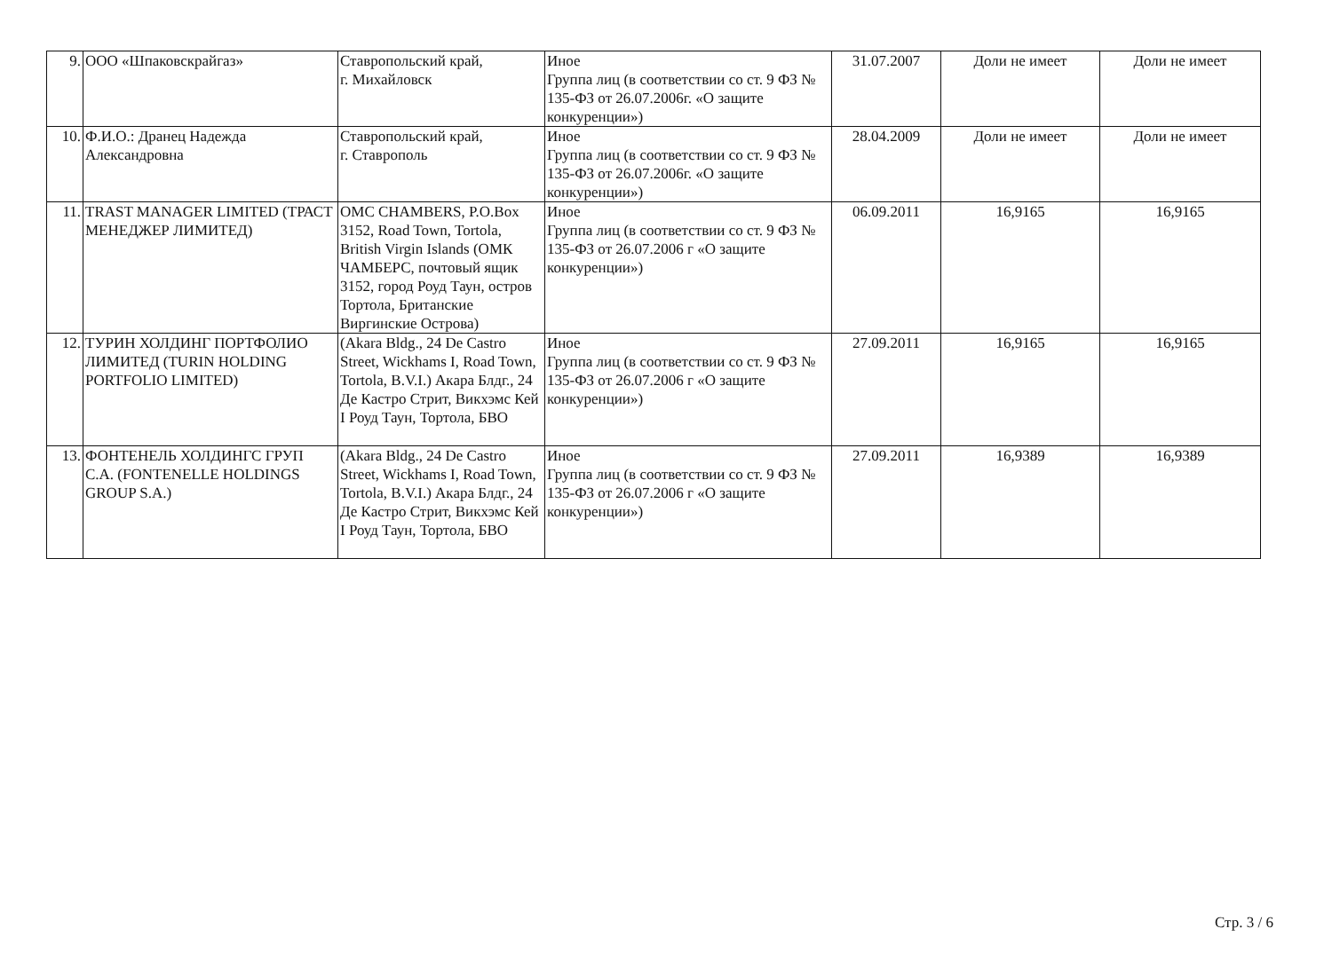| 9. | ООО «Шпаковскрайгаз» | Ставропольский край, г. Михайловск | Иное Группа лиц (в соответствии со ст. 9 ФЗ № 135-ФЗ от 26.07.2006г. «О защите конкуренции») | 31.07.2007 | Доли не имеет | Доли не имеет |
| 10. | Ф.И.О.: Дранец Надежда Александровна | Ставропольский край, г. Ставрополь | Иное Группа лиц (в соответствии со ст. 9 ФЗ № 135-ФЗ от 26.07.2006г. «О защите конкуренции») | 28.04.2009 | Доли не имеет | Доли не имеет |
| 11. | TRAST MANAGER LIMITED (ТРАСТ МЕНЕДЖЕР ЛИМИТЕД) | OMC CHAMBERS, P.O.Box 3152, Road Town, Tortola, British Virgin Islands (ОМК ЧАМБЕРС, почтовый ящик 3152, город Роуд Таун, остров Тортола, Британские Виргинские Острова) | Иное Группа лиц (в соответствии со ст. 9 ФЗ № 135-ФЗ от 26.07.2006 г «О защите конкуренции») | 06.09.2011 | 16,9165 | 16,9165 |
| 12. | ТУРИН ХОЛДИНГ ПОРТФОЛИО ЛИМИТЕД (TURIN HOLDING PORTFOLIO LIMITED) | (Akara Bldg., 24 De Castro Street, Wickhams I, Road Town, Tortola, B.V.I.) Акара Блдг., 24 Де Кастро Стрит, Викхэмс Кей I Роуд Таун, Тортола, БВО | Иное Группа лиц (в соответствии со ст. 9 ФЗ № 135-ФЗ от 26.07.2006 г «О защите конкуренции») | 27.09.2011 | 16,9165 | 16,9165 |
| 13. | ФОНТЕНЕЛЬ ХОЛДИНГС ГРУП С.А. (FONTENELLE HOLDINGS GROUP S.A.) | (Akara Bldg., 24 De Castro Street, Wickhams I, Road Town, Tortola, B.V.I.) Акара Блдг., 24 Де Кастро Стрит, Викхэмс Кей I Роуд Таун, Тортола, БВО | Иное Группа лиц (в соответствии со ст. 9 ФЗ № 135-ФЗ от 26.07.2006 г «О защите конкуренции») | 27.09.2011 | 16,9389 | 16,9389 |
Стр. 3 / 6